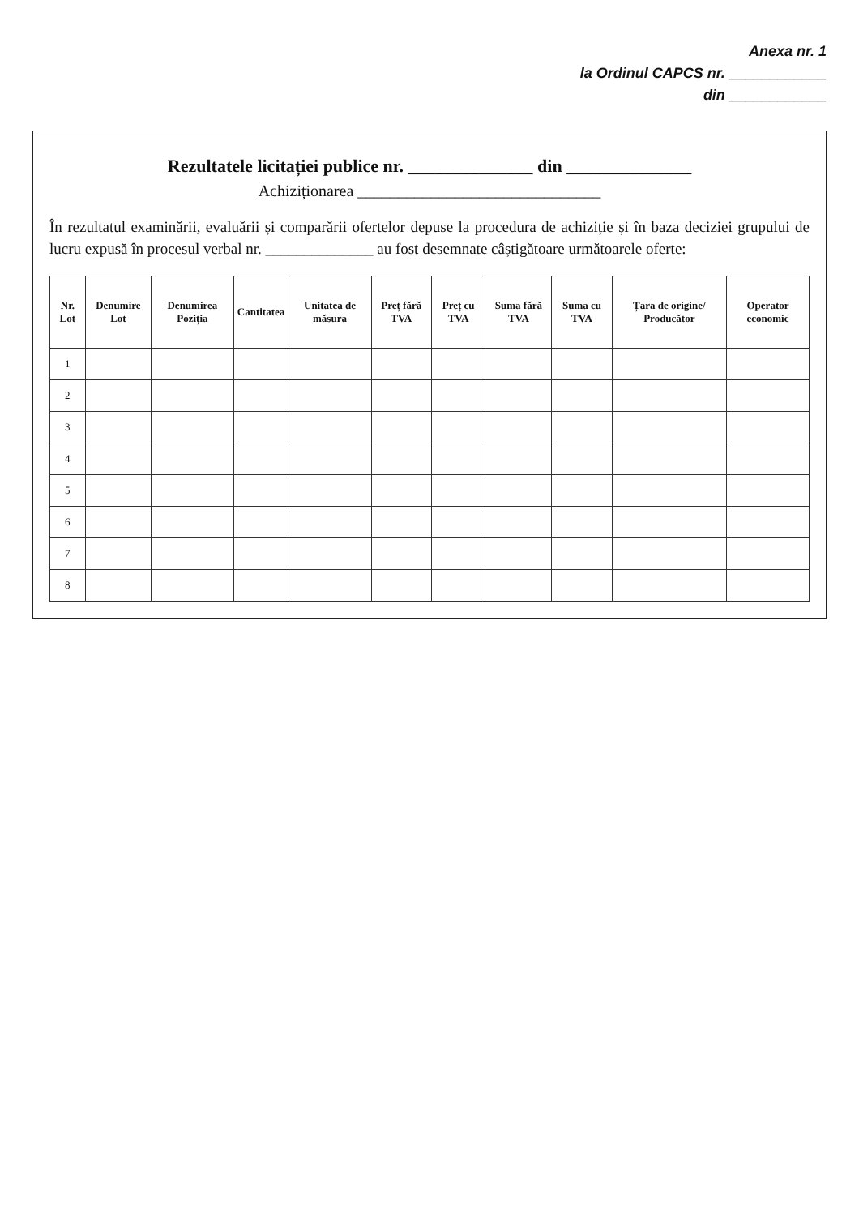Anexa nr. 1
la Ordinul CAPCS nr. ____________
din ____________
Rezultatele licitației publice nr. ______________ din ______________
Achiziționarea ______________________________
În rezultatul examinării, evaluării și comparării ofertelor depuse la procedura de achiziție și în baza deciziei grupului de lucru expusă în procesul verbal nr. ______________ au fost desemnate câștigătoare următoarele oferte:
| Nr. Lot | Denumire Lot | Denumirea Poziția | Cantitatea | Unitatea de măsura | Preț fără TVA | Preț cu TVA | Suma fără TVA | Suma cu TVA | Țara de origine/ Producător | Operator economic |
| --- | --- | --- | --- | --- | --- | --- | --- | --- | --- | --- |
| 1 | | | | | | | | | | |
| 2 | | | | | | | | | | |
| 3 | | | | | | | | | | |
| 4 | | | | | | | | | | |
| 5 | | | | | | | | | | |
| 6 | | | | | | | | | | |
| 7 | | | | | | | | | | |
| 8 | | | | | | | | | | |